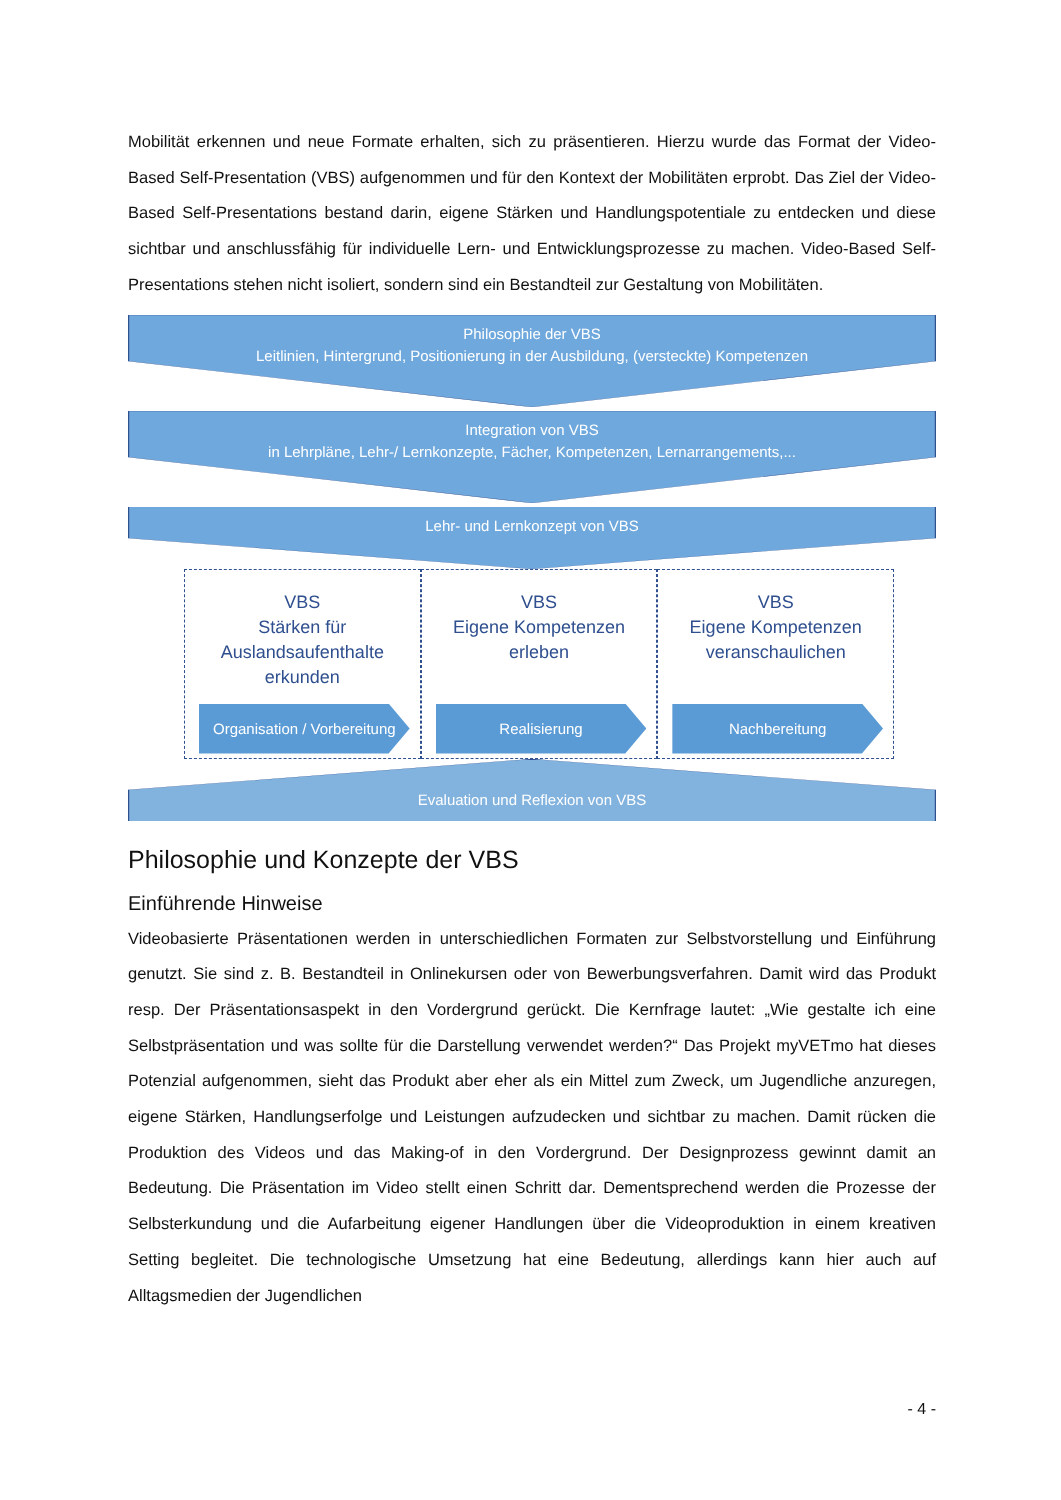Mobilität erkennen und neue Formate erhalten, sich zu präsentieren. Hierzu wurde das Format der Video-Based Self-Presentation (VBS) aufgenommen und für den Kontext der Mobilitäten erprobt. Das Ziel der Video-Based Self-Presentations bestand darin, eigene Stärken und Handlungspotentiale zu entdecken und diese sichtbar und anschlussfähig für individuelle Lern- und Entwicklungsprozesse zu machen. Video-Based Self-Presentations stehen nicht isoliert, sondern sind ein Bestandteil zur Gestaltung von Mobilitäten.
Philosophie der VBS
Leitlinien, Hintergrund, Positionierung in der Ausbildung, (versteckte) Kompetenzen
Integration von VBS
in Lehrpläne, Lehr-/ Lernkonzepte, Fächer, Kompetenzen, Lernarrangements,...
Lehr- und Lernkonzept von VBS
VBS
Stärken für
Auslandsaufenthalte
erkunden
Organisation / Vorbereitung
VBS
Eigene Kompetenzen
erleben
Realisierung
VBS
Eigene Kompetenzen
veranschaulichen
Nachbereitung
Evaluation und Reflexion von VBS
Philosophie und Konzepte der VBS
Einführende Hinweise
Videobasierte Präsentationen werden in unterschiedlichen Formaten zur Selbstvorstellung und Einführung genutzt. Sie sind z. B. Bestandteil in Onlinekursen oder von Bewerbungsverfahren. Damit wird das Produkt resp. Der Präsentationsaspekt in den Vordergrund gerückt. Die Kernfrage lautet: „Wie gestalte ich eine Selbstpräsentation und was sollte für die Darstellung verwendet werden?“ Das Projekt myVETmo hat dieses Potenzial aufgenommen, sieht das Produkt aber eher als ein Mittel zum Zweck, um Jugendliche anzuregen, eigene Stärken, Handlungserfolge und Leistungen aufzudecken und sichtbar zu machen. Damit rücken die Produktion des Videos und das Making-of in den Vordergrund. Der Designprozess gewinnt damit an Bedeutung. Die Präsentation im Video stellt einen Schritt dar. Dementsprechend werden die Prozesse der Selbsterkundung und die Aufarbeitung eigener Handlungen über die Videoproduktion in einem kreativen Setting begleitet. Die technologische Umsetzung hat eine Bedeutung, allerdings kann hier auch auf Alltagsmedien der Jugendlichen
- 4 -